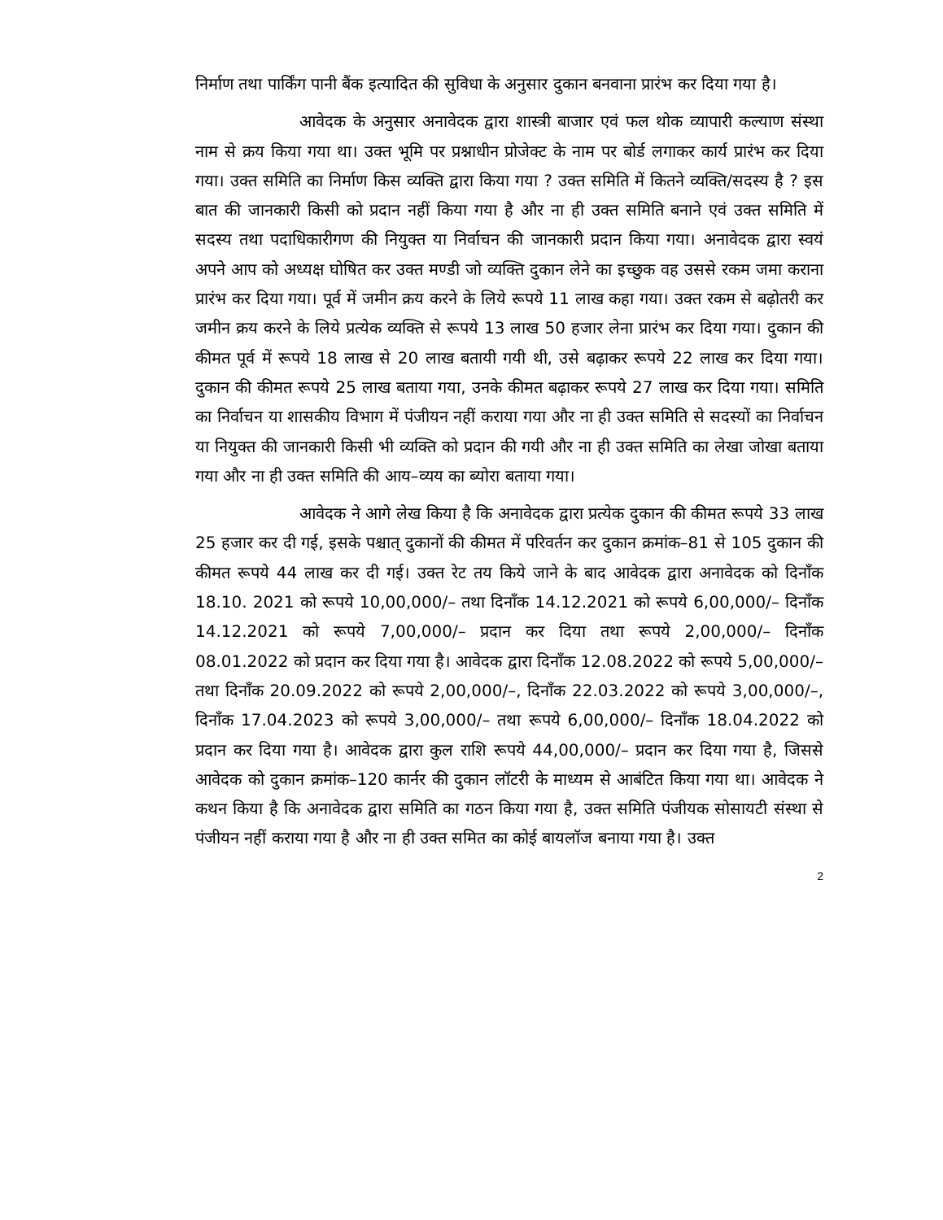निर्माण तथा पार्किंग पानी बैंक इत्यादित की सुविधा के अनुसार दुकान बनवाना प्रारंभ कर दिया गया है।
आवेदक के अनुसार अनावेदक द्वारा शास्त्री बाजार एवं फल थोक व्यापारी कल्याण संस्था नाम से क्रय किया गया था। उक्त भूमि पर प्रश्नाधीन प्रोजेक्ट के नाम पर बोर्ड लगाकर कार्य प्रारंभ कर दिया गया। उक्त समिति का निर्माण किस व्यक्ति द्वारा किया गया ? उक्त समिति में कितने व्यक्ति/सदस्य है ? इस बात की जानकारी किसी को प्रदान नहीं किया गया है और ना ही उक्त समिति बनाने एवं उक्त समिति में सदस्य तथा पदाधिकारीगण की नियुक्त या निर्वाचन की जानकारी प्रदान किया गया। अनावेदक द्वारा स्वयं अपने आप को अध्यक्ष घोषित कर उक्त मण्डी जो व्यक्ति दुकान लेने का इच्छुक वह उससे रकम जमा कराना प्रारंभ कर दिया गया। पूर्व में जमीन क्रय करने के लिये रूपये 11 लाख कहा गया। उक्त रकम से बढ़ोतरी कर जमीन क्रय करने के लिये प्रत्येक व्यक्ति से रूपये 13 लाख 50 हजार लेना प्रारंभ कर दिया गया। दुकान की कीमत पूर्व में रूपये 18 लाख से 20 लाख बतायी गयी थी, उसे बढ़ाकर रूपये 22 लाख कर दिया गया। दुकान की कीमत रूपये 25 लाख बताया गया, उनके कीमत बढ़ाकर रूपये 27 लाख कर दिया गया। समिति का निर्वाचन या शासकीय विभाग में पंजीयन नहीं कराया गया और ना ही उक्त समिति से सदस्यों का निर्वाचन या नियुक्त की जानकारी किसी भी व्यक्ति को प्रदान की गयी और ना ही उक्त समिति का लेखा जोखा बताया गया और ना ही उक्त समिति की आय–व्यय का ब्योरा बताया गया।
आवेदक ने आगे लेख किया है कि अनावेदक द्वारा प्रत्येक दुकान की कीमत रूपये 33 लाख 25 हजार कर दी गई, इसके पश्चात् दुकानों की कीमत में परिवर्तन कर दुकान क्रमांक–81 से 105 दुकान की कीमत रूपये 44 लाख कर दी गई। उक्त रेट तय किये जाने के बाद आवेदक द्वारा अनावेदक को दिनाँक 18.10. 2021 को रूपये 10,00,000/– तथा दिनाँक 14.12.2021 को रूपये 6,00,000/– दिनाँक 14.12.2021 को रूपये 7,00,000/– प्रदान कर दिया तथा रूपये 2,00,000/– दिनाँक 08.01.2022 को प्रदान कर दिया गया है। आवेदक द्वारा दिनाँक 12.08.2022 को रूपये 5,00,000/– तथा दिनाँक 20.09.2022 को रूपये 2,00,000/–, दिनाँक 22.03.2022 को रूपये 3,00,000/–, दिनाँक 17.04.2023 को रूपये 3,00,000/– तथा रूपये 6,00,000/– दिनाँक 18.04.2022 को प्रदान कर दिया गया है। आवेदक द्वारा कुल राशि रूपये 44,00,000/– प्रदान कर दिया गया है, जिससे आवेदक को दुकान क्रमांक–120 कार्नर की दुकान लॉटरी के माध्यम से आबंटित किया गया था। आवेदक ने कथन किया है कि अनावेदक द्वारा समिति का गठन किया गया है, उक्त समिति पंजीयक सोसायटी संस्था से पंजीयन नहीं कराया गया है और ना ही उक्त समित का कोई बायलॉज बनाया गया है। उक्त
2